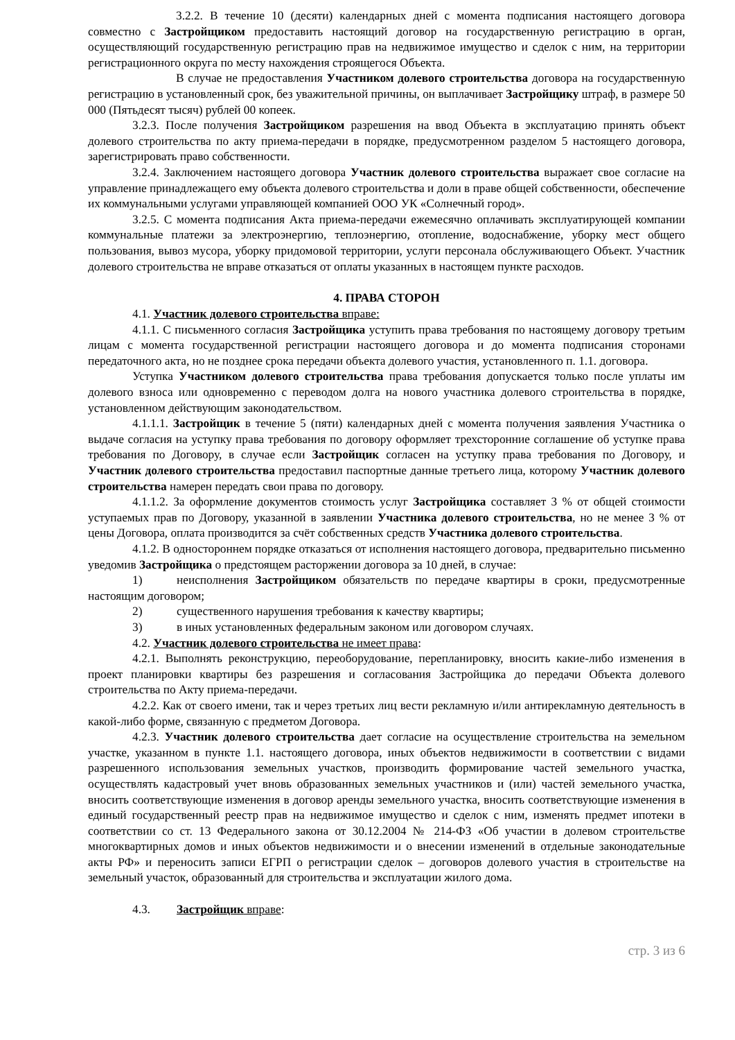3.2.2. В течение 10 (десяти) календарных дней с момента подписания настоящего договора совместно с Застройщиком предоставить настоящий договор на государственную регистрацию в орган, осуществляющий государственную регистрацию прав на недвижимое имущество и сделок с ним, на территории регистрационного округа по месту нахождения строящегося Объекта.
В случае не предоставления Участником долевого строительства договора на государственную регистрацию в установленный срок, без уважительной причины, он выплачивает Застройщику штраф, в размере 50 000 (Пятьдесят тысяч) рублей 00 копеек.
3.2.3. После получения Застройщиком разрешения на ввод Объекта в эксплуатацию принять объект долевого строительства по акту приема-передачи в порядке, предусмотренном разделом 5 настоящего договора, зарегистрировать право собственности.
3.2.4. Заключением настоящего договора Участник долевого строительства выражает свое согласие на управление принадлежащего ему объекта долевого строительства и доли в праве общей собственности, обеспечение их коммунальными услугами управляющей компанией ООО УК «Солнечный город».
3.2.5. С момента подписания Акта приема-передачи ежемесячно оплачивать эксплуатирующей компании коммунальные платежи за электроэнергию, теплоэнергию, отопление, водоснабжение, уборку мест общего пользования, вывоз мусора, уборку придомовой территории, услуги персонала обслуживающего Объект. Участник долевого строительства не вправе отказаться от оплаты указанных в настоящем пункте расходов.
4. ПРАВА СТОРОН
4.1. Участник долевого строительства вправе:
4.1.1. С письменного согласия Застройщика уступить права требования по настоящему договору третьим лицам с момента государственной регистрации настоящего договора и до момента подписания сторонами передаточного акта, но не позднее срока передачи объекта долевого участия, установленного п. 1.1. договора.
Уступка Участником долевого строительства права требования допускается только после уплаты им долевого взноса или одновременно с переводом долга на нового участника долевого строительства в порядке, установленном действующим законодательством.
4.1.1.1. Застройщик в течение 5 (пяти) календарных дней с момента получения заявления Участника о выдаче согласия на уступку права требования по договору оформляет трехсторонние соглашение об уступке права требования по Договору, в случае если Застройщик согласен на уступку права требования по Договору, и Участник долевого строительства предоставил паспортные данные третьего лица, которому Участник долевого строительства намерен передать свои права по договору.
4.1.1.2. За оформление документов стоимость услуг Застройщика составляет 3 % от общей стоимости уступаемых прав по Договору, указанной в заявлении Участника долевого строительства, но не менее 3 % от цены Договора, оплата производится за счёт собственных средств Участника долевого строительства.
4.1.2. В одностороннем порядке отказаться от исполнения настоящего договора, предварительно письменно уведомив Застройщика о предстоящем расторжении договора за 10 дней, в случае:
1) неисполнения Застройщиком обязательств по передаче квартиры в сроки, предусмотренные настоящим договором;
2) существенного нарушения требования к качеству квартиры;
3) в иных установленных федеральным законом или договором случаях.
4.2. Участник долевого строительства не имеет права:
4.2.1. Выполнять реконструкцию, переоборудование, перепланировку, вносить какие-либо изменения в проект планировки квартиры без разрешения и согласования Застройщика до передачи Объекта долевого строительства по Акту приема-передачи.
4.2.2. Как от своего имени, так и через третьих лиц вести рекламную и/или антирекламную деятельность в какой-либо форме, связанную с предметом Договора.
4.2.3. Участник долевого строительства дает согласие на осуществление строительства на земельном участке, указанном в пункте 1.1. настоящего договора, иных объектов недвижимости в соответствии с видами разрешенного использования земельных участков, производить формирование частей земельного участка, осуществлять кадастровый учет вновь образованных земельных участников и (или) частей земельного участка, вносить соответствующие изменения в договор аренды земельного участка, вносить соответствующие изменения в единый государственный реестр прав на недвижимое имущество и сделок с ним, изменять предмет ипотеки в соответствии со ст. 13 Федерального закона от 30.12.2004 № 214-ФЗ «Об участии в долевом строительстве многоквартирных домов и иных объектов недвижимости и о внесении изменений в отдельные законодательные акты РФ» и переносить записи ЕГРП о регистрации сделок – договоров долевого участия в строительстве на земельный участок, образованный для строительства и эксплуатации жилого дома.
4.3. Застройщик вправе:
стр. 3 из 6